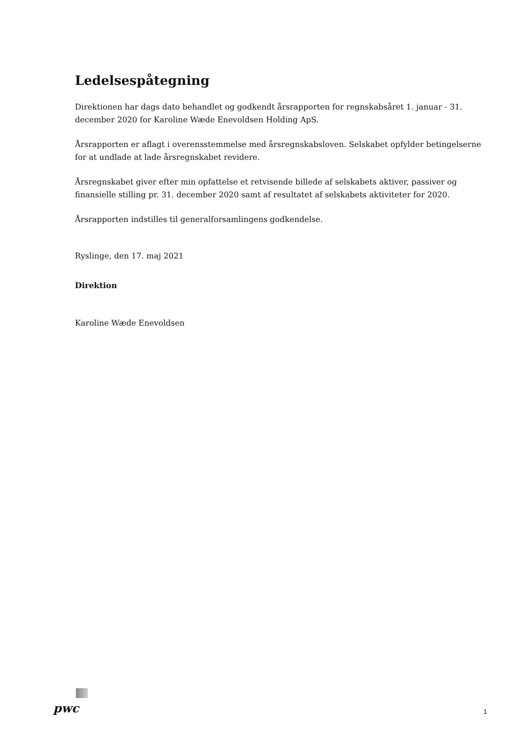Ledelsespåtegning
Direktionen har dags dato behandlet og godkendt årsrapporten for regnskabsåret 1. januar - 31. december 2020 for Karoline Wæde Enevoldsen Holding ApS.
Årsrapporten er aflagt i overensstemmelse med årsregnskabsloven. Selskabet opfylder betingelserne for at undlade at lade årsregnskabet revidere.
Årsregnskabet giver efter min opfattelse et retvisende billede af selskabets aktiver, passiver og finansielle stilling pr. 31. december 2020 samt af resultatet af selskabets aktiviteter for 2020.
Årsrapporten indstilles til generalforsamlingens godkendelse.
Ryslinge, den 17. maj 2021
Direktion
Karoline Wæde Enevoldsen
pwc
1